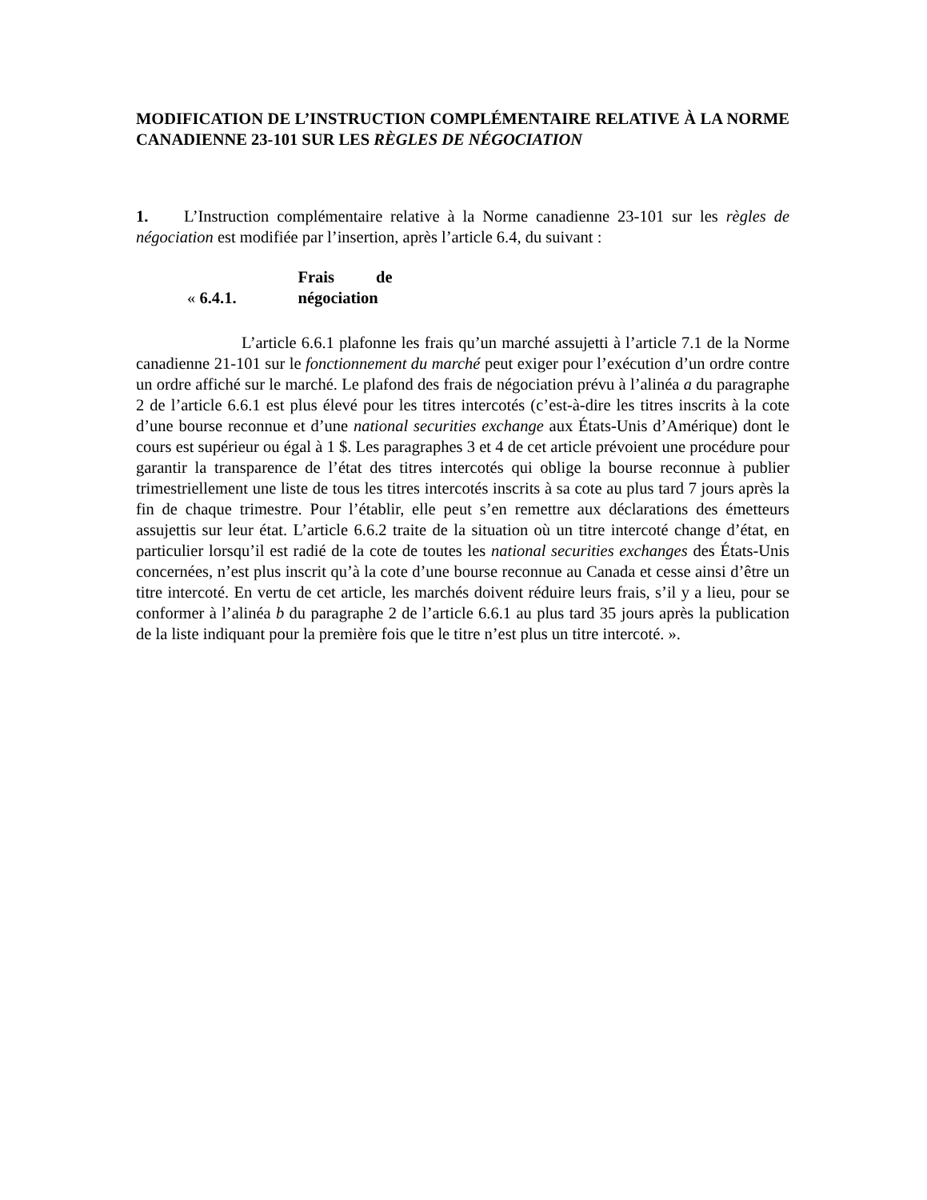MODIFICATION DE L’INSTRUCTION COMPLÉMENTAIRE RELATIVE À LA NORME CANADIENNE 23-101 SUR LES RÈGLES DE NÉGOCIATION
1. L’Instruction complémentaire relative à la Norme canadienne 23-101 sur les règles de négociation est modifiée par l’insertion, après l’article 6.4, du suivant :
« 6.4.1. Frais de négociation
L’article 6.6.1 plafonne les frais qu’un marché assujetti à l’article 7.1 de la Norme canadienne 21-101 sur le fonctionnement du marché peut exiger pour l’exécution d’un ordre contre un ordre affiché sur le marché. Le plafond des frais de négociation prévu à l’alinéa a du paragraphe 2 de l’article 6.6.1 est plus élevé pour les titres intercotés (c’est-à-dire les titres inscrits à la cote d’une bourse reconnue et d’une national securities exchange aux États-Unis d’Amérique) dont le cours est supérieur ou égal à 1 $. Les paragraphes 3 et 4 de cet article prévoient une procédure pour garantir la transparence de l’état des titres intercotés qui oblige la bourse reconnue à publier trimestriellement une liste de tous les titres intercotés inscrits à sa cote au plus tard 7 jours après la fin de chaque trimestre. Pour l’établir, elle peut s’en remettre aux déclarations des émetteurs assujettis sur leur état. L’article 6.6.2 traite de la situation où un titre intercoté change d’état, en particulier lorsqu’il est radié de la cote de toutes les national securities exchanges des États-Unis concernées, n’est plus inscrit qu’à la cote d’une bourse reconnue au Canada et cesse ainsi d’être un titre intercoté. En vertu de cet article, les marchés doivent réduire leurs frais, s’il y a lieu, pour se conformer à l’alinéa b du paragraphe 2 de l’article 6.6.1 au plus tard 35 jours après la publication de la liste indiquant pour la première fois que le titre n’est plus un titre intercoté. ».